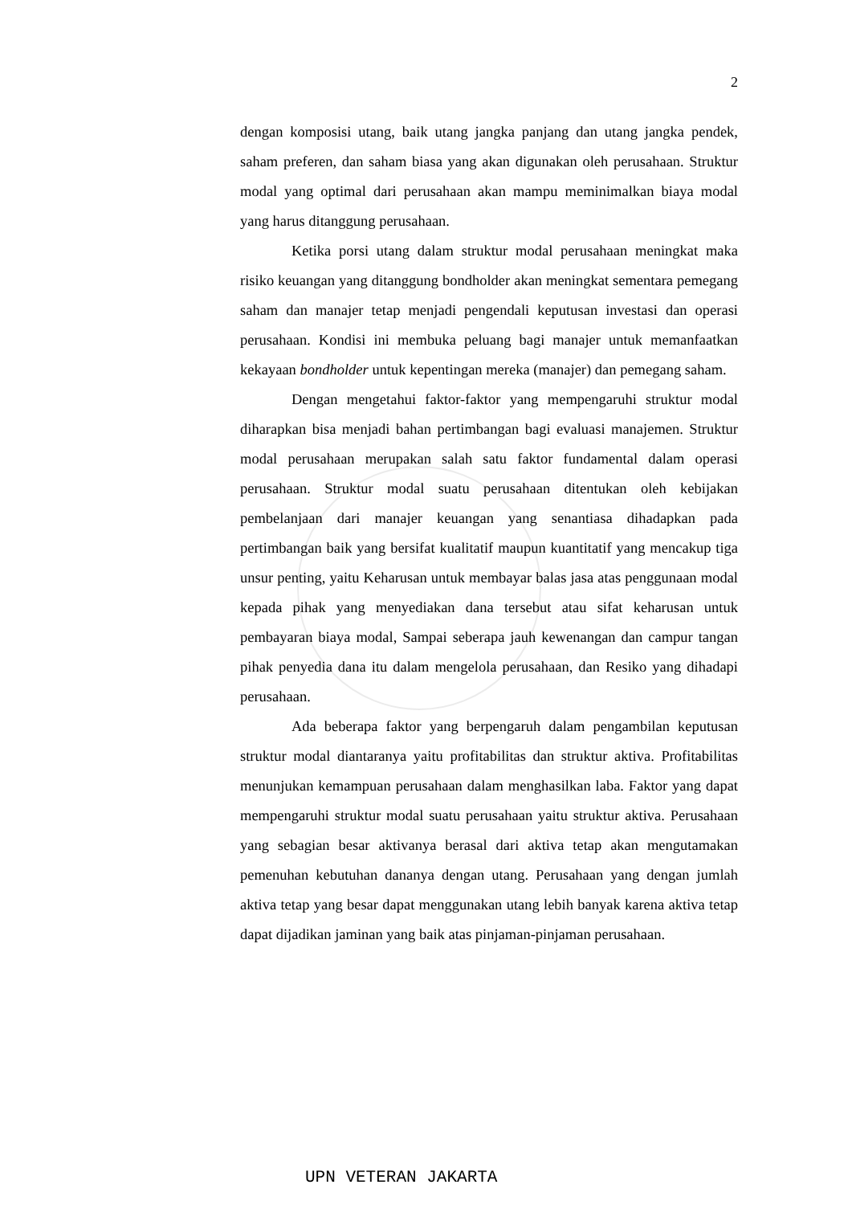2
dengan komposisi utang, baik utang jangka panjang dan utang jangka pendek, saham preferen, dan saham biasa yang akan digunakan oleh perusahaan. Struktur modal yang optimal dari perusahaan akan mampu meminimalkan biaya modal yang harus ditanggung perusahaan.
Ketika porsi utang dalam struktur modal perusahaan meningkat maka risiko keuangan yang ditanggung bondholder akan meningkat sementara pemegang saham dan manajer tetap menjadi pengendali keputusan investasi dan operasi perusahaan. Kondisi ini membuka peluang bagi manajer untuk memanfaatkan kekayaan bondholder untuk kepentingan mereka (manajer) dan pemegang saham.
Dengan mengetahui faktor-faktor yang mempengaruhi struktur modal diharapkan bisa menjadi bahan pertimbangan bagi evaluasi manajemen. Struktur modal perusahaan merupakan salah satu faktor fundamental dalam operasi perusahaan. Struktur modal suatu perusahaan ditentukan oleh kebijakan pembelanjaan dari manajer keuangan yang senantiasa dihadapkan pada pertimbangan baik yang bersifat kualitatif maupun kuantitatif yang mencakup tiga unsur penting, yaitu Keharusan untuk membayar balas jasa atas penggunaan modal kepada pihak yang menyediakan dana tersebut atau sifat keharusan untuk pembayaran biaya modal, Sampai seberapa jauh kewenangan dan campur tangan pihak penyedia dana itu dalam mengelola perusahaan, dan Resiko yang dihadapi perusahaan.
Ada beberapa faktor yang berpengaruh dalam pengambilan keputusan struktur modal diantaranya yaitu profitabilitas dan struktur aktiva. Profitabilitas menunjukan kemampuan perusahaan dalam menghasilkan laba. Faktor yang dapat mempengaruhi struktur modal suatu perusahaan yaitu struktur aktiva. Perusahaan yang sebagian besar aktivanya berasal dari aktiva tetap akan mengutamakan pemenuhan kebutuhan dananya dengan utang. Perusahaan yang dengan jumlah aktiva tetap yang besar dapat menggunakan utang lebih banyak karena aktiva tetap dapat dijadikan jaminan yang baik atas pinjaman-pinjaman perusahaan.
UPN VETERAN JAKARTA